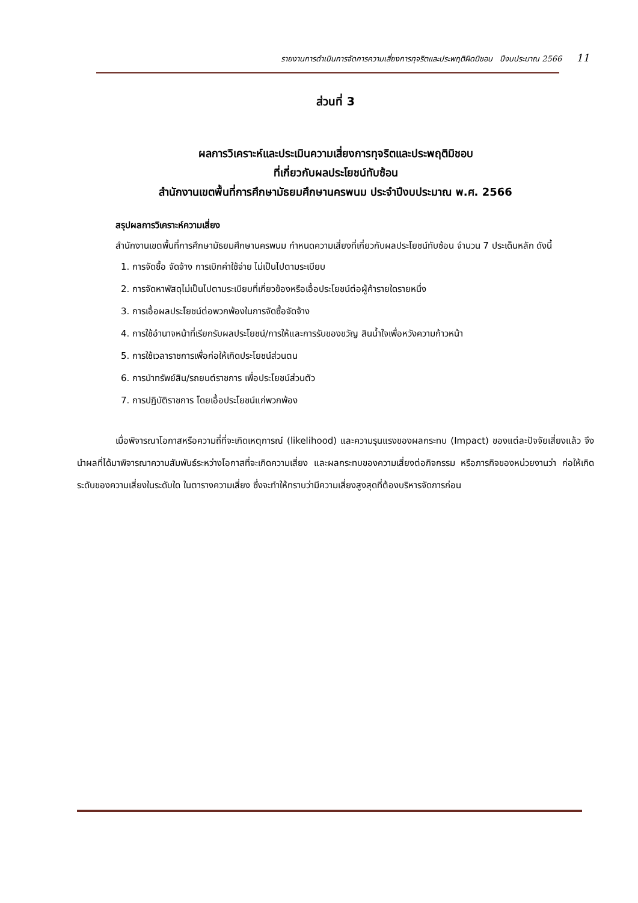รายงานการดำเนินการจัดการความเสี่ยงการทุจริตและประพฤติผิดมิชอบ ปีงบประมาณ 2566 11
ส่วนที่ 3
ผลการวิเคราะห์และประเมินความเสี่ยงการทุจริตและประพฤติมิชอบ
ที่เกี่ยวกับผลประโยชน์ทับซ้อน
สำนักงานเขตพื้นที่การศึกษามัธยมศึกษานครพนม ประจำปีงบประมาณ พ.ศ. 2566
สรุปผลการวิเคราะห์ความเสี่ยง
สำนักงานเขตพื้นที่การศึกษามัธยมศึกษานครพนม กำหนดความเสี่ยงที่เกี่ยวกับผลประโยชน์ทับซ้อน จำนวน 7 ประเด็นหลัก ดังนี้
1. การจัดซื้อ จัดจ้าง การเบิกค่าใช้จ่าย ไม่เป็นไปตามระเบียบ
2. การจัดหาพัสดุไม่เป็นไปตามระเบียบที่เกี่ยวข้องหรือเอื้อประโยชน์ต่อผู้ค้ารายใดรายหนึ่ง
3. การเอื้อผลประโยชน์ต่อพวกพ้องในการจัดซื้อจัดจ้าง
4. การใช้อำนาจหน้าที่เรียกรับผลประโยชน์/การให้และการรับของขวัญ สินน้ำใจเพื่อหวังความก้าวหน้า
5. การใช้เวลาราชการเพื่อก่อให้เกิดประโยชน์ส่วนตน
6. การนำทรัพย์สิน/รถยนต์ราชการ เพื่อประโยชน์ส่วนตัว
7. การปฏิบัติราชการ โดยเอื้อประโยชน์แก่พวกพ้อง
เมื่อพิจารณาโอกาสหรือความถี่ที่จะเกิดเหตุการณ์ (likelihood) และความรุนแรงของผลกระทบ (Impact) ของแต่ละปัจจัยเสี่ยงแล้ว จึงนำผลที่ได้มาพิจารณาความสัมพันธ์ระหว่างโอกาสที่จะเกิดความเสี่ยง และผลกระทบของความเสี่ยงต่อกิจกรรม หรือภารกิจของหน่วยงานว่า ก่อให้เกิดระดับของความเสี่ยงในระดับใด ในตารางความเสี่ยง ซึ่งจะทำให้ทราบว่ามีความเสี่ยงสูงสุดที่ต้องบริหารจัดการก่อน